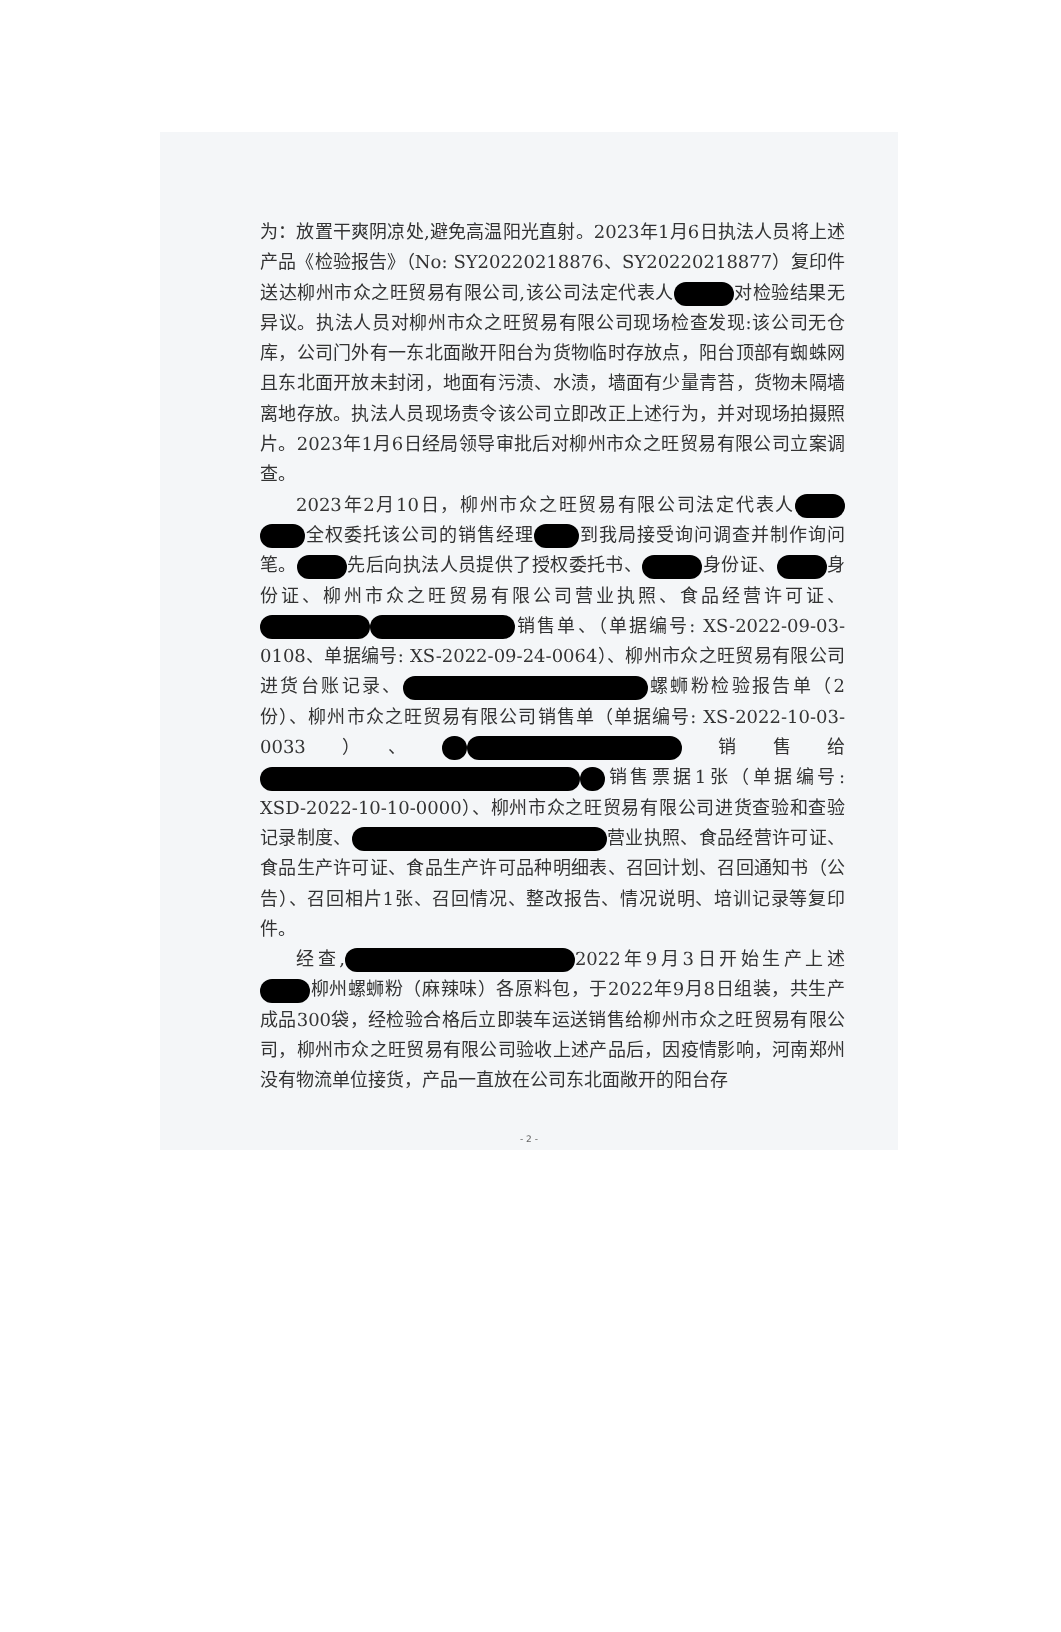为：放置干爽阴凉处,避免高温阳光直射。2023年1月6日执法人员将上述产品《检验报告》（No: SY20220218876、SY20220218877）复印件送达柳州市众之旺贸易有限公司,该公司法定代表人 对检验结果无异议。执法人员对柳州市众之旺贸易有限公司现场检查发现:该公司无仓库，公司门外有一东北面敞开阳台为货物临时存放点，阳台顶部有蜘蛛网且东北面开放未封闭，地面有污渍、水渍，墙面有少量青苔，货物未隔墙离地存放。执法人员现场责令该公司立即改正上述行为，并对现场拍摄照片。2023年1月6日经局领导审批后对柳州市众之旺贸易有限公司立案调查。
2023年2月10日，柳州市众之旺贸易有限公司法定代表人 全权委托该公司的销售经理 到我局接受询问调查并制作询问笔。 先后向执法人员提供了授权委托书、 身份证、 身份证、柳州市众之旺贸易有限公司营业执照、食品经营许可证、 销售单、（单据编号: XS-2022-09-03-0108、单据编号: XS-2022-09-24-0064）、柳州市众之旺贸易有限公司进货台账记录、 螺蛳粉检验报告单（2份）、柳州市众之旺贸易有限公司销售单（单据编号: XS-2022-10-03-0033）、 销售给 销售票据1张（单据编号: XSD-2022-10-10-0000）、柳州市众之旺贸易有限公司进货查验和查验记录制度、 营业执照、食品经营许可证、食品生产许可证、食品生产许可品种明细表、召回计划、召回通知书（公告）、召回相片1张、召回情况、整改报告、情况说明、培训记录等复印件。
经查, 2022年9月3日开始生产上述 柳州螺蛳粉（麻辣味）各原料包，于2022年9月8日组装，共生产成品300袋，经检验合格后立即装车运送销售给柳州市众之旺贸易有限公司，柳州市众之旺贸易有限公司验收上述产品后，因疫情影响，河南郑州没有物流单位接货，产品一直放在公司东北面敞开的阳台存
- 2 -